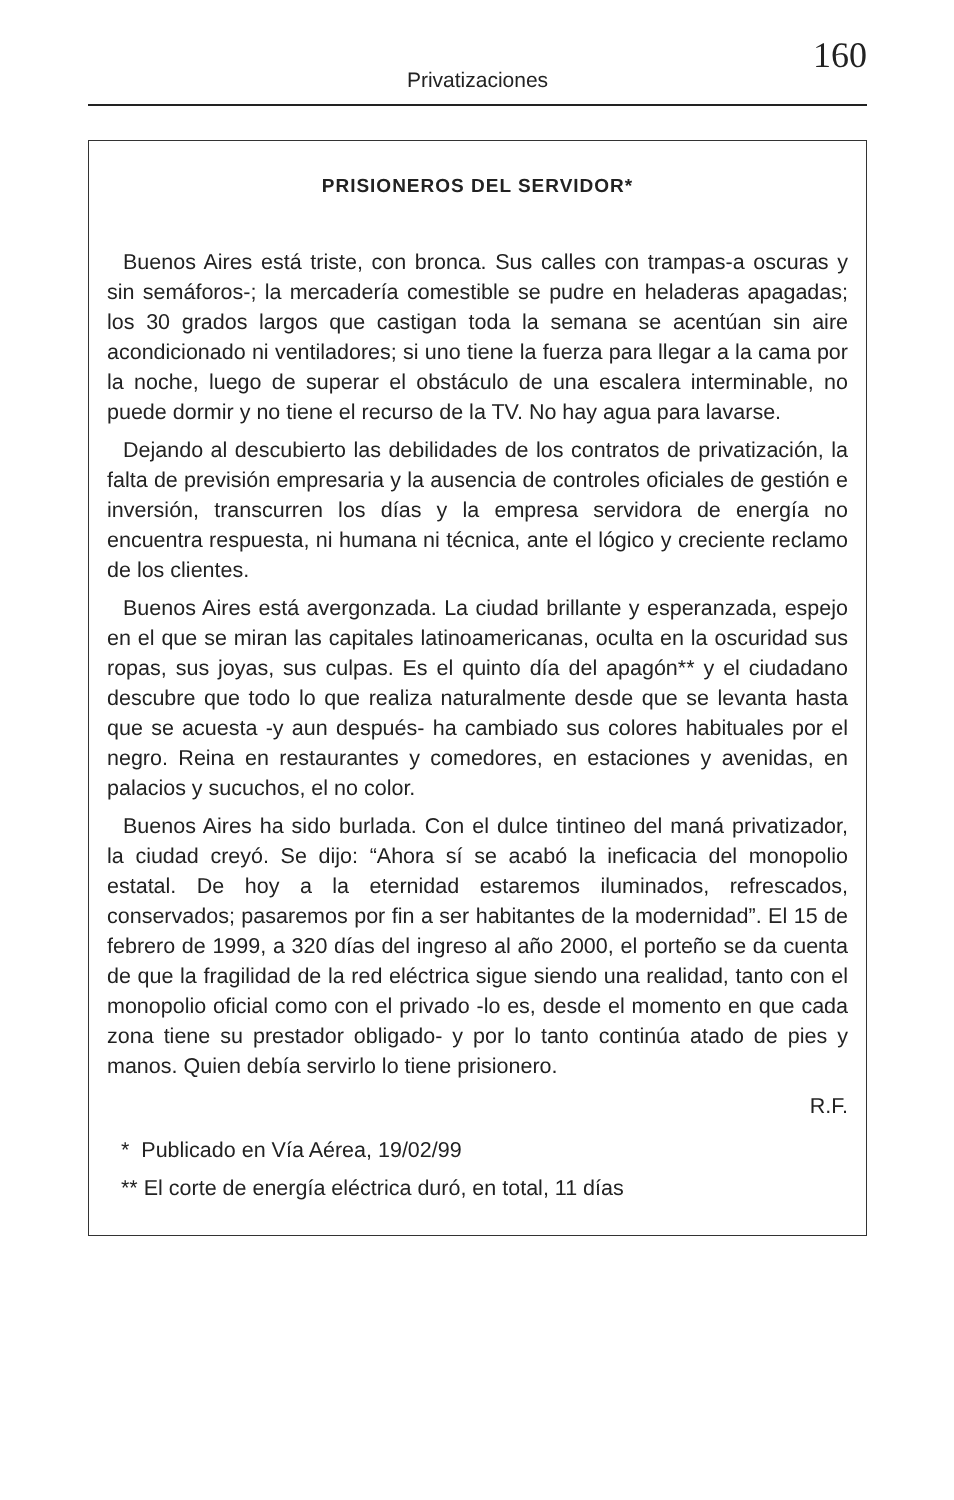Privatizaciones
160
PRISIONEROS DEL SERVIDOR*
Buenos Aires está triste, con bronca. Sus calles con trampas-a oscuras y sin semáforos-; la mercadería comestible se pudre en heladeras apagadas; los 30 grados largos que castigan toda la semana se acentúan sin aire acondicionado ni ventiladores; si uno tiene la fuerza para llegar a la cama por la noche, luego de superar el obstáculo de una escalera interminable, no puede dormir y no tiene el recurso de la TV. No hay agua para lavarse.
Dejando al descubierto las debilidades de los contratos de privatización, la falta de previsión empresaria y la ausencia de controles oficiales de gestión e inversión, transcurren los días y la empresa servidora de energía no encuentra respuesta, ni humana ni técnica, ante el lógico y creciente reclamo de los clientes.
Buenos Aires está avergonzada. La ciudad brillante y esperanzada, espejo en el que se miran las capitales latinoamericanas, oculta en la oscuridad sus ropas, sus joyas, sus culpas. Es el quinto día del apagón** y el ciudadano descubre que todo lo que realiza naturalmente desde que se levanta hasta que se acuesta -y aun después- ha cambiado sus colores habituales por el negro. Reina en restaurantes y comedores, en estaciones y avenidas, en palacios y sucuchos, el no color.
Buenos Aires ha sido burlada. Con el dulce tintineo del maná privatizador, la ciudad creyó. Se dijo: “Ahora sí se acabó la ineficacia del monopolio estatal. De hoy a la eternidad estaremos iluminados, refrescados, conservados; pasaremos por fin a ser habitantes de la modernidad”. El 15 de febrero de 1999, a 320 días del ingreso al año 2000, el porteño se da cuenta de que la fragilidad de la red eléctrica sigue siendo una realidad, tanto con el monopolio oficial como con el privado -lo es, desde el momento en que cada zona tiene su prestador obligado- y por lo tanto continúa atado de pies y manos. Quien debía servirlo lo tiene prisionero.
R.F.
* Publicado en Vía Aérea, 19/02/99
** El corte de energía eléctrica duró, en total, 11 días